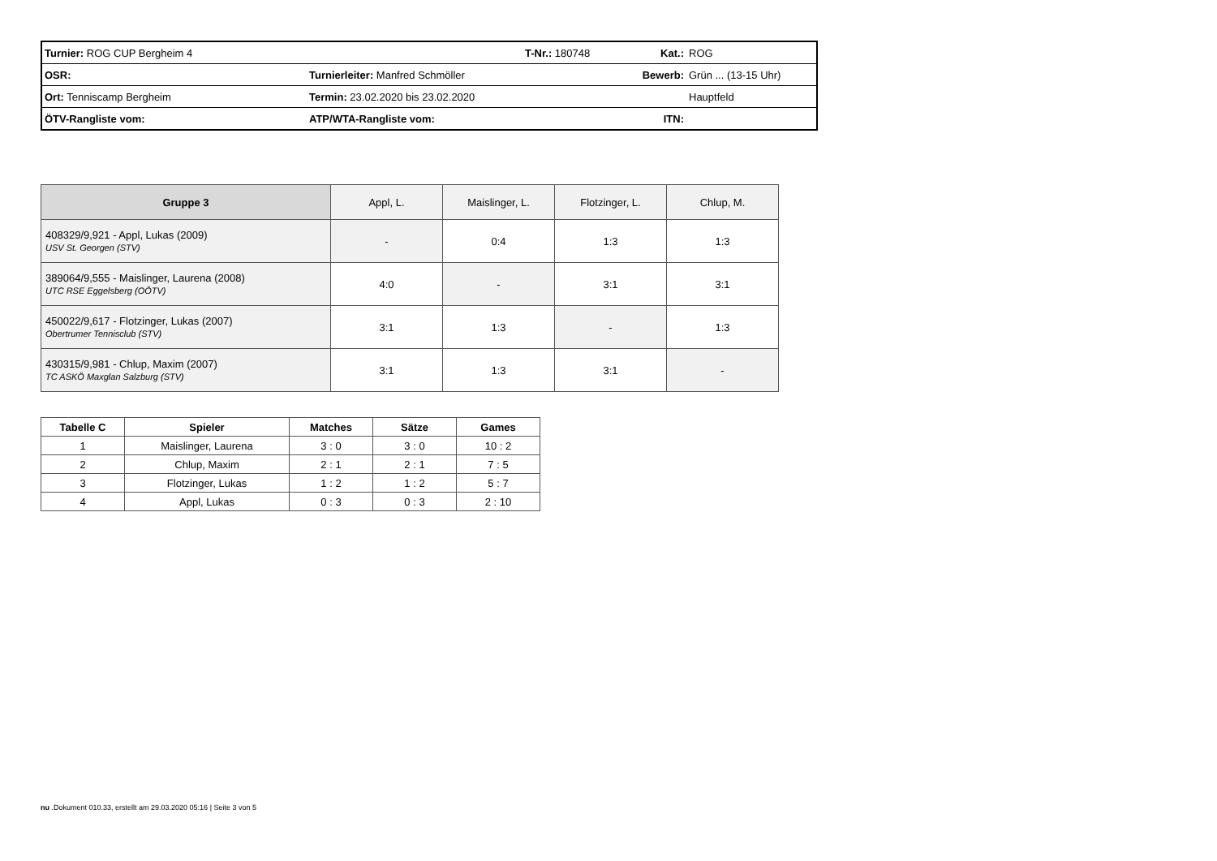| Turnier: ROG CUP Bergheim 4 | | T-Nr.: 180748 | Kat.: | ROG |
| OSR: | Turnierleiter: Manfred Schmöller | | Bewerb: | Grün ... (13-15 Uhr) |
| Ort: Tenniscamp Bergheim | Termin: 23.02.2020 bis 23.02.2020 | | | Hauptfeld |
| ÖTV-Rangliste vom: | ATP/WTA-Rangliste vom: | | ITN: | |
| Gruppe 3 | Appl, L. | Maislinger, L. | Flotzinger, L. | Chlup, M. |
| 408329/9,921 - Appl, Lukas (2009) USV St. Georgen (STV) | - | 0:4 | 1:3 | 1:3 |
| 389064/9,555 - Maislinger, Laurena (2008) UTC RSE Eggelsberg (OÖTV) | 4:0 | - | 3:1 | 3:1 |
| 450022/9,617 - Flotzinger, Lukas (2007) Obertrumer Tennisclub (STV) | 3:1 | 1:3 | - | 1:3 |
| 430315/9,981 - Chlup, Maxim (2007) TC ASKÖ Maxglan Salzburg (STV) | 3:1 | 1:3 | 3:1 | - |
| Tabelle C | Spieler | Matches | Sätze | Games |
| --- | --- | --- | --- | --- |
| 1 | Maislinger, Laurena | 3 : 0 | 3 : 0 | 10 : 2 |
| 2 | Chlup, Maxim | 2 : 1 | 2 : 1 | 7 : 5 |
| 3 | Flotzinger, Lukas | 1 : 2 | 1 : 2 | 5 : 7 |
| 4 | Appl, Lukas | 0 : 3 | 0 : 3 | 2 : 10 |
nu .Dokument 010.33, erstellt am 29.03.2020 05:16 | Seite 3 von 5